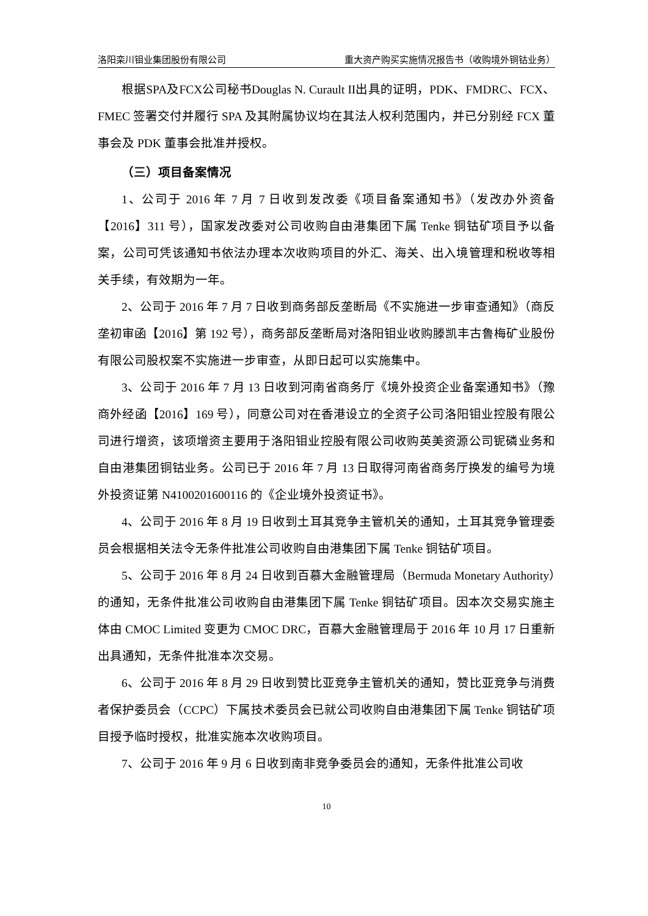洛阳栾川钼业集团股份有限公司 重大资产购买实施情况报告书（收购境外铜钴业务）
根据SPA及FCX公司秘书Douglas N. Curault II出具的证明，PDK、FMDRC、FCX、FMEC 签署交付并履行 SPA 及其附属协议均在其法人权利范围内，并已分别经 FCX 董事会及 PDK 董事会批准并授权。
（三）项目备案情况
1、公司于 2016 年 7 月 7 日收到发改委《项目备案通知书》（发改办外资备【2016】311 号），国家发改委对公司收购自由港集团下属 Tenke 铜钴矿项目予以备案，公司可凭该通知书依法办理本次收购项目的外汇、海关、出入境管理和税收等相关手续，有效期为一年。
2、公司于 2016 年 7 月 7 日收到商务部反垄断局《不实施进一步审查通知》（商反垄初审函【2016】第 192 号），商务部反垄断局对洛阳钼业收购滕凯丰古鲁梅矿业股份有限公司股权案不实施进一步审查，从即日起可以实施集中。
3、公司于 2016 年 7 月 13 日收到河南省商务厅《境外投资企业备案通知书》（豫商外经函【2016】169 号），同意公司对在香港设立的全资子公司洛阳钼业控股有限公司进行增资，该项增资主要用于洛阳钼业控股有限公司收购英美资源公司铌磷业务和自由港集团铜钴业务。公司已于 2016 年 7 月 13 日取得河南省商务厅换发的编号为境外投资证第 N4100201600116 的《企业境外投资证书》。
4、公司于 2016 年 8 月 19 日收到土耳其竞争主管机关的通知，土耳其竞争管理委员会根据相关法令无条件批准公司收购自由港集团下属 Tenke 铜钴矿项目。
5、公司于 2016 年 8 月 24 日收到百慕大金融管理局（Bermuda Monetary Authority）的通知，无条件批准公司收购自由港集团下属 Tenke 铜钴矿项目。因本次交易实施主体由 CMOC Limited 变更为 CMOC DRC，百慕大金融管理局于 2016 年 10 月 17 日重新出具通知，无条件批准本次交易。
6、公司于 2016 年 8 月 29 日收到赞比亚竞争主管机关的通知，赞比亚竞争与消费者保护委员会（CCPC）下属技术委员会已就公司收购自由港集团下属 Tenke 铜钴矿项目授予临时授权，批准实施本次收购项目。
7、公司于 2016 年 9 月 6 日收到南非竞争委员会的通知，无条件批准公司收
10